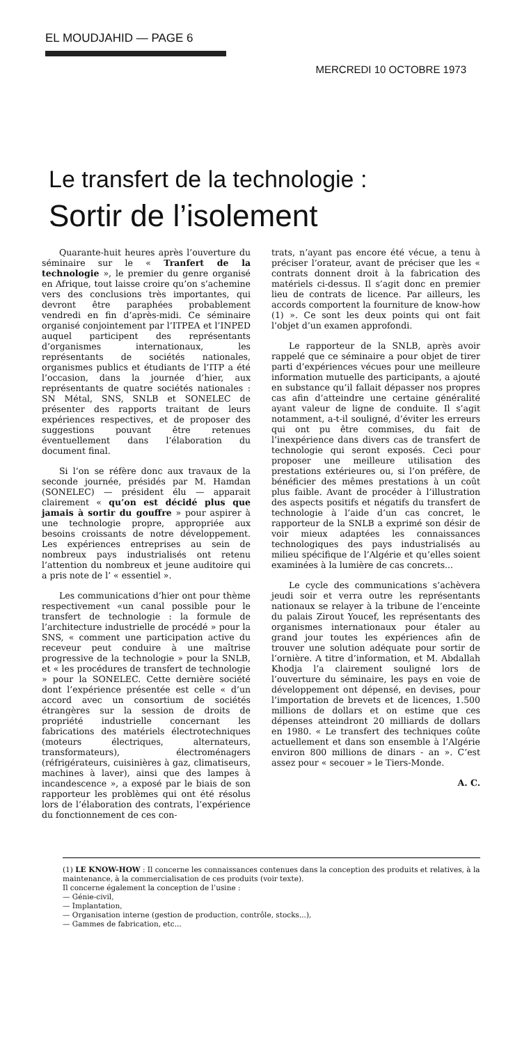EL MOUDJAHID — PAGE 6
MERCREDI 10 OCTOBRE 1973
Le transfert de la technologie :
Sortir de l’isolement
Quarante-huit heures après l’ouverture du séminaire sur le « Tranfert de la technologie », le premier du genre organisé en Afrique, tout laisse croire qu’on s’achemine vers des conclusions très importantes, qui devront être paraphées probablement vendredi en fin d’après-midi. Ce séminaire organisé conjointement par l’ITPEA et l’INPED auquel participent des représentants d’organismes internationaux, les représentants de sociétés nationales, organismes publics et étudiants de l’ITP a été l’occasion, dans la journée d’hier, aux représentants de quatre sociétés nationales : SN Métal, SNS, SNLB et SONELEC de présenter des rapports traitant de leurs expériences respectives, et de proposer des suggestions pouvant être retenues éventuellement dans l’élaboration du document final.
Si l’on se réfère donc aux travaux de la seconde journée, présidés par M. Hamdan (SONELEC) — président élu — apparait clairement « qu’on est décidé plus que jamais à sortir du gouffre » pour aspirer à une technologie propre, appropriée aux besoins croissants de notre développement. Les expériences entreprises au sein de nombreux pays industrialisés ont retenu l’attention du nombreux et jeune auditoire qui a pris note de l’ « essentiel ».
Les communications d’hier ont pour thème respectivement «un canal possible pour le transfert de technologie : la formule de l’architecture industrielle de procédé » pour la SNS, « comment une participation active du receveur peut conduire à une maîtrise progressive de la technologie » pour la SNLB, et « les procédures de transfert de technologie » pour la SONELEC. Cette dernière société dont l’expérience présentée est celle « d’un accord avec un consortium de sociétés étrangères sur la session de droits de propriété industrielle concernant les fabrications des matériels électrotechniques (moteurs électriques, alternateurs, transformateurs), électroménagers (réfrigérateurs, cuisinières à gaz, climatiseurs, machines à laver), ainsi que des lampes à incandescence », a exposé par le biais de son rapporteur les problèmes qui ont été résolus lors de l’élaboration des contrats, l’expérience du fonctionnement de ces con-
trats, n’ayant pas encore été vécue, a tenu à préciser l’orateur, avant de préciser que les « contrats donnent droit à la fabrication des matériels ci-dessus. Il s’agit donc en premier lieu de contrats de licence. Par ailleurs, les accords comportent la fourniture de know-how (1) ». Ce sont les deux points qui ont fait l’objet d’un examen approfondi.
Le rapporteur de la SNLB, après avoir rappelé que ce séminaire a pour objet de tirer parti d’expériences vécues pour une meilleure information mutuelle des participants, a ajouté en substance qu’il fallait dépasser nos propres cas afin d’atteindre une certaine généralité ayant valeur de ligne de conduite. Il s’agit notamment, a-t-il souligné, d’éviter les erreurs qui ont pu être commises, du fait de l’inexpérience dans divers cas de transfert de technologie qui seront exposés. Ceci pour proposer une meilleure utilisation des prestations extérieures ou, si l’on préfère, de bénéficier des mêmes prestations à un coût plus faible. Avant de procéder à l’illustration des aspects positifs et négatifs du transfert de technologie à l’aide d’un cas concret, le rapporteur de la SNLB a exprimé son désir de voir mieux adaptées les connaissances technologiques des pays industrialisés au milieu spécifique de l’Algérie et qu’elles soient examinées à la lumière de cas concrets...
Le cycle des communications s’achèvera jeudi soir et verra outre les représentants nationaux se relayer à la tribune de l’enceinte du palais Zirout Youcef, les représentants des organismes internationaux pour étaler au grand jour toutes les expériences afin de trouver une solution adéquate pour sortir de l’ornière. A titre d’information, et M. Abdallah Khodja l’a clairement souligné lors de l’ouverture du séminaire, les pays en voie de développement ont dépensé, en devises, pour l’importation de brevets et de licences, 1.500 millions de dollars et on estime que ces dépenses atteindront 20 milliards de dollars en 1980. « Le transfert des techniques coûte actuellement et dans son ensemble à l’Algérie environ 800 millions de dinars - an ». C’est assez pour « secouer » le Tiers-Monde.
A. C.
(1) LE KNOW-HOW : Il concerne les connaissances contenues dans la conception des produits et relatives, à la maintenance, à la commercialisation de ces produits (voir texte).
Il concerne également la conception de l’usine :
— Génie-civil,
— Implantation,
— Organisation interne (gestion de production, contrôle, stocks...),
— Gammes de fabrication, etc...